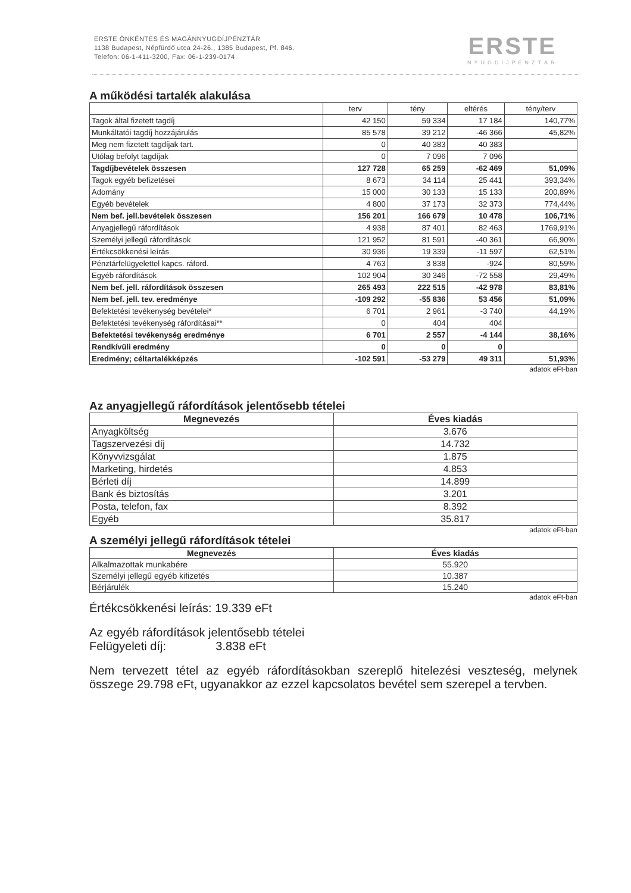ERSTE ÖNKÉNTES ÉS MAGÁNNYUGDÍJPÉNZTÁR
1138 Budapest, Népfürdő utca 24-26., 1385 Budapest, Pf. 846.
Telefon: 06-1-411-3200, Fax: 06-1-239-0174
ERSTE
NYUGDÍJPÉNZTÁR
A működési tartalék alakulása
| | terv | tény | eltérés | tény/terv |
| --- | --- | --- | --- | --- |
| Tagok által fizetett tagdíj | 42 150 | 59 334 | 17 184 | 140,77% |
| Munkáltatói tagdíj hozzájárulás | 85 578 | 39 212 | -46 366 | 45,82% |
| Meg nem fizetett tagdíjak tart. | 0 | 40 383 | 40 383 | |
| Utólag befolyt tagdíjak | 0 | 7 096 | 7 096 | |
| Tagdíjbevételek összesen | 127 728 | 65 259 | -62 469 | 51,09% |
| Tagok egyéb befizetései | 8 673 | 34 114 | 25 441 | 393,34% |
| Adomány | 15 000 | 30 133 | 15 133 | 200,89% |
| Egyéb bevételek | 4 800 | 37 173 | 32 373 | 774,44% |
| Nem bef. jell.bevételek összesen | 156 201 | 166 679 | 10 478 | 106,71% |
| Anyagjellegű ráfordítások | 4 938 | 87 401 | 82 463 | 1769,91% |
| Személyi jellegű ráfordítások | 121 952 | 81 591 | -40 361 | 66,90% |
| Értékcsökkenési leírás | 30 936 | 19 339 | -11 597 | 62,51% |
| Pénztárfelügyelettel kapcs. ráford. | 4 763 | 3 838 | -924 | 80,59% |
| Egyéb ráfordítások | 102 904 | 30 346 | -72 558 | 29,49% |
| Nem bef. jell. ráfordítások összesen | 265 493 | 222 515 | -42 978 | 83,81% |
| Nem bef. jell. tev. eredménye | -109 292 | -55 836 | 53 456 | 51,09% |
| Befektetési tevékenység bevételei* | 6 701 | 2 961 | -3 740 | 44,19% |
| Befektetési tevékenység ráfordításai** | 0 | 404 | 404 | |
| Befektetési tevékenység eredménye | 6 701 | 2 557 | -4 144 | 38,16% |
| Rendkívüli eredmény | 0 | 0 | 0 | |
| Eredmény; céltartalékképzés | -102 591 | -53 279 | 49 311 | 51,93% |
adatok eFt-ban
Az anyagjellegű ráfordítások jelentősebb tételei
| Megnevezés | Éves kiadás |
| --- | --- |
| Anyagköltség | 3.676 |
| Tagszervezési díj | 14.732 |
| Könyvvizsgálat | 1.875 |
| Marketing, hirdetés | 4.853 |
| Bérleti díj | 14.899 |
| Bank és biztosítás | 3.201 |
| Posta, telefon, fax | 8.392 |
| Egyéb | 35.817 |
adatok eFt-ban
A személyi jellegű ráfordítások tételei
| Megnevezés | Éves kiadás |
| --- | --- |
| Alkalmazottak munkabére | 55.920 |
| Személyi jellegű egyéb kifizetés | 10.387 |
| Bérjárulék | 15.240 |
adatok eFt-ban
Értékcsökkenési leírás: 19.339 eFt
Az egyéb ráfordítások jelentősebb tételei
Felügyeleti díj: 3.838 eFt
Nem tervezett tétel az egyéb ráfordításokban szereplő hitelezési veszteség, melynek összege 29.798 eFt, ugyanakkor az ezzel kapcsolatos bevétel sem szerepel a tervben.